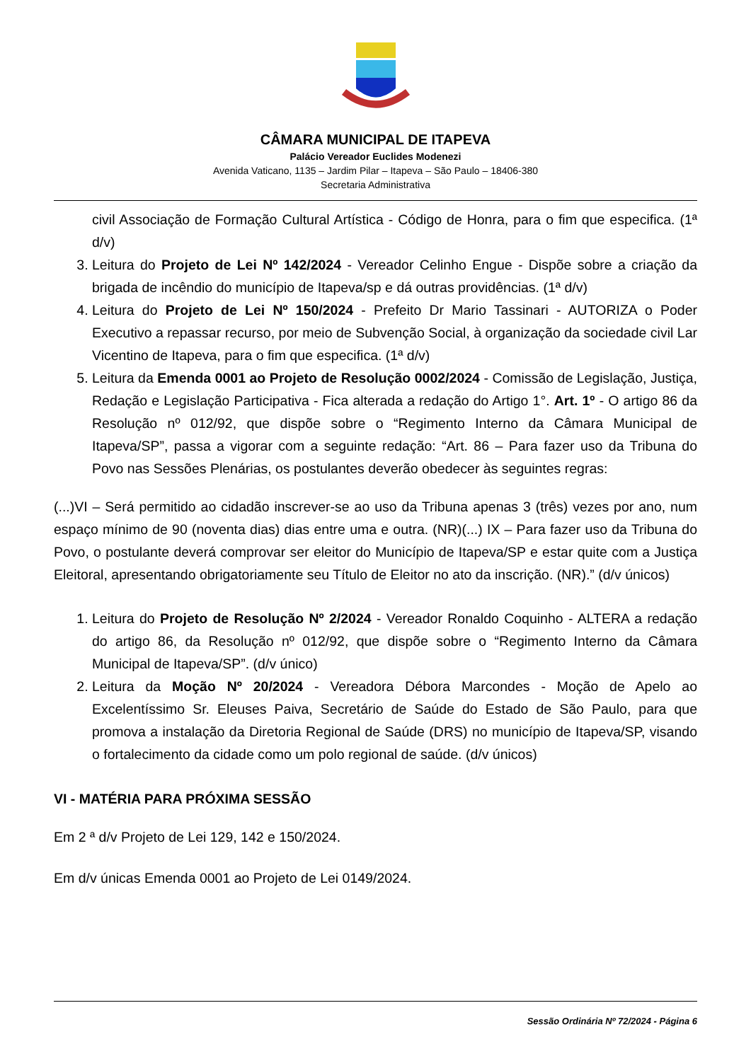CÂMARA MUNICIPAL DE ITAPEVA
Palácio Vereador Euclides Modenezi
Avenida Vaticano, 1135 – Jardim Pilar – Itapeva – São Paulo – 18406-380
Secretaria Administrativa
civil Associação de Formação Cultural Artística - Código de Honra, para o fim que especifica. (1ª d/v)
3. Leitura do Projeto de Lei Nº 142/2024 - Vereador Celinho Engue - Dispõe sobre a criação da brigada de incêndio do município de Itapeva/sp e dá outras providências. (1ª d/v)
4. Leitura do Projeto de Lei Nº 150/2024 - Prefeito Dr Mario Tassinari - AUTORIZA o Poder Executivo a repassar recurso, por meio de Subvenção Social, à organização da sociedade civil Lar Vicentino de Itapeva, para o fim que especifica. (1ª d/v)
5. Leitura da Emenda 0001 ao Projeto de Resolução 0002/2024 - Comissão de Legislação, Justiça, Redação e Legislação Participativa - Fica alterada a redação do Artigo 1°. Art. 1º - O artigo 86 da Resolução nº 012/92, que dispõe sobre o “Regimento Interno da Câmara Municipal de Itapeva/SP”, passa a vigorar com a seguinte redação: “Art. 86 – Para fazer uso da Tribuna do Povo nas Sessões Plenárias, os postulantes deverão obedecer às seguintes regras:
(...)VI – Será permitido ao cidadão inscrever-se ao uso da Tribuna apenas 3 (três) vezes por ano, num espaço mínimo de 90 (noventa dias) dias entre uma e outra. (NR)(...) IX – Para fazer uso da Tribuna do Povo, o postulante deverá comprovar ser eleitor do Município de Itapeva/SP e estar quite com a Justiça Eleitoral, apresentando obrigatoriamente seu Título de Eleitor no ato da inscrição. (NR).” (d/v únicos)
1. Leitura do Projeto de Resolução Nº 2/2024 - Vereador Ronaldo Coquinho - ALTERA a redação do artigo 86, da Resolução nº 012/92, que dispõe sobre o “Regimento Interno da Câmara Municipal de Itapeva/SP”. (d/v único)
2. Leitura da Moção Nº 20/2024 - Vereadora Débora Marcondes - Moção de Apelo ao Excelentíssimo Sr. Eleuses Paiva, Secretário de Saúde do Estado de São Paulo, para que promova a instalação da Diretoria Regional de Saúde (DRS) no município de Itapeva/SP, visando o fortalecimento da cidade como um polo regional de saúde. (d/v únicos)
VI - MATÉRIA PARA PRÓXIMA SESSÃO
Em 2 ª d/v Projeto de Lei 129, 142 e 150/2024.
Em d/v únicas Emenda 0001 ao Projeto de Lei 0149/2024.
Sessão Ordinária Nº 72/2024 - Página 6